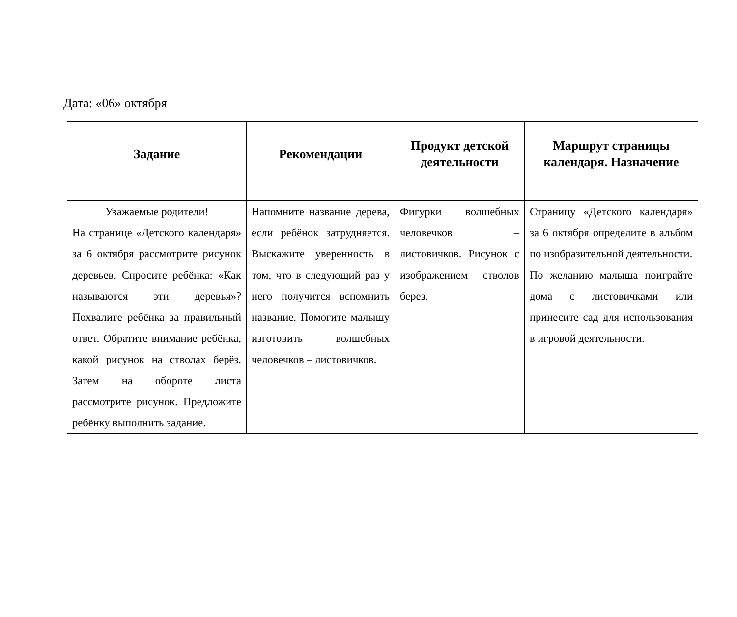Дата: «06» октября
| Задание | Рекомендации | Продукт детской деятельности | Маршрут страницы календаря. Назначение |
| --- | --- | --- | --- |
| Уважаемые родители! На странице «Детского календаря» за 6 октября рассмотрите рисунок деревьев. Спросите ребёнка: «Как называются эти деревья»? Похвалите ребёнка за правильный ответ. Обратите внимание ребёнка, какой рисунок на стволах берёз. Затем на обороте листа рассмотрите рисунок. Предложите ребёнку выполнить задание. | Напомните название дерева, если ребёнок затрудняется. Выскажите уверенность в том, что в следующий раз у него получится вспомнить название. Помогите малышу изготовить волшебных человечков – листовичков. | Фигурки волшебных человечков – листовичков. Рисунок с изображением стволов берез. | Страницу «Детского календаря» за 6 октября определите в альбом по изобразительной деятельности. По желанию малыша поиграйте дома с листовичками или принесите сад для использования в игровой деятельности. |